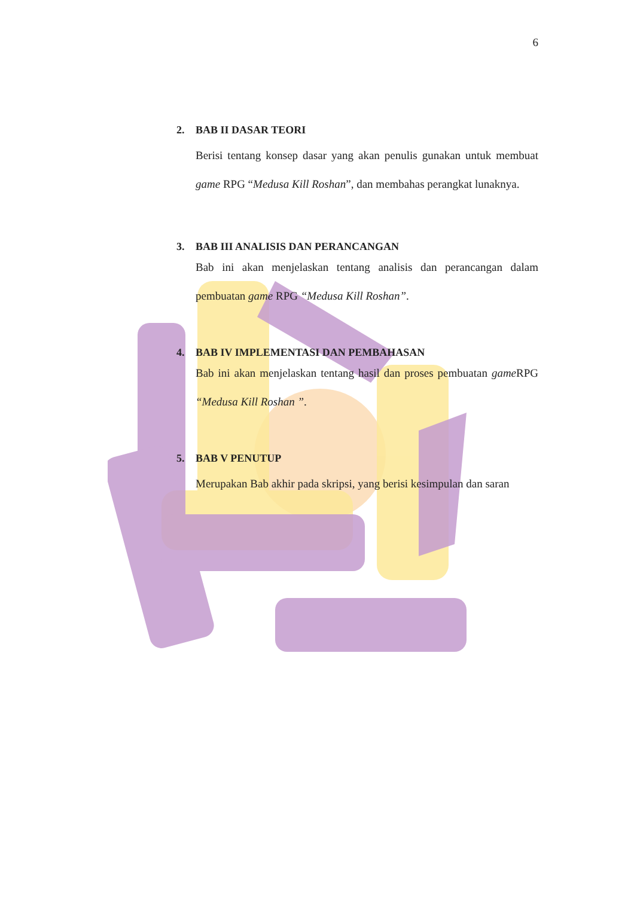6
2. BAB II DASAR TEORI
Berisi tentang konsep dasar yang akan penulis gunakan untuk membuat game RPG “Medusa Kill Roshan”, dan membahas perangkat lunaknya.
3. BAB III ANALISIS DAN PERANCANGAN
Bab ini akan menjelaskan tentang analisis dan perancangan dalam pembuatan game RPG “Medusa Kill Roshan”.
4. BAB IV IMPLEMENTASI DAN PEMBAHASAN
Bab ini akan menjelaskan tentang hasil dan proses pembuatan game RPG “Medusa Kill Roshan ”.
5. BAB V PENUTUP
Merupakan Bab akhir pada skripsi, yang berisi kesimpulan dan saran